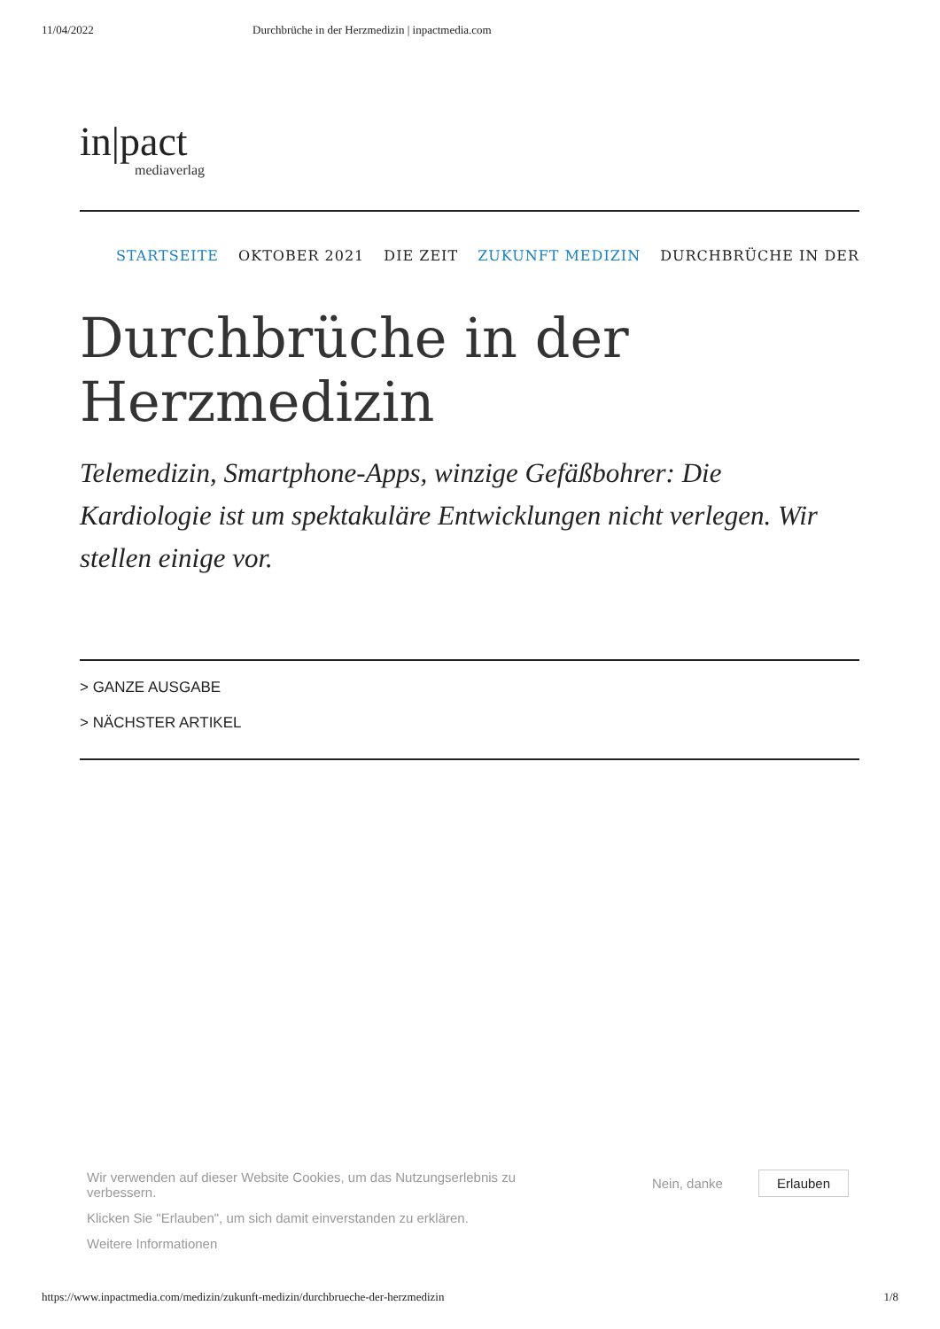11/04/2022 Durchbrüche in der Herzmedizin | inpactmedia.com
in|pact
mediaverlag
STARTSEITE OKTOBER 2021 DIE ZEIT ZUKUNFT MEDIZIN DURCHBRÜCHE IN DER
Durchbrüche in der Herzmedizin
Telemedizin, Smartphone-Apps, winzige Gefäßbohrer: Die Kardiologie ist um spektakuläre Entwicklungen nicht verlegen. Wir stellen einige vor.
> GANZE AUSGABE
> NÄCHSTER ARTIKEL
Wir verwenden auf dieser Website Cookies, um das Nutzungserlebnis zu verbessern.
Klicken Sie "Erlauben", um sich damit einverstanden zu erklären.
Weitere Informationen
Nein, danke Erlauben
https://www.inpactmedia.com/medizin/zukunft-medizin/durchbrueche-der-herzmedizin 1/8